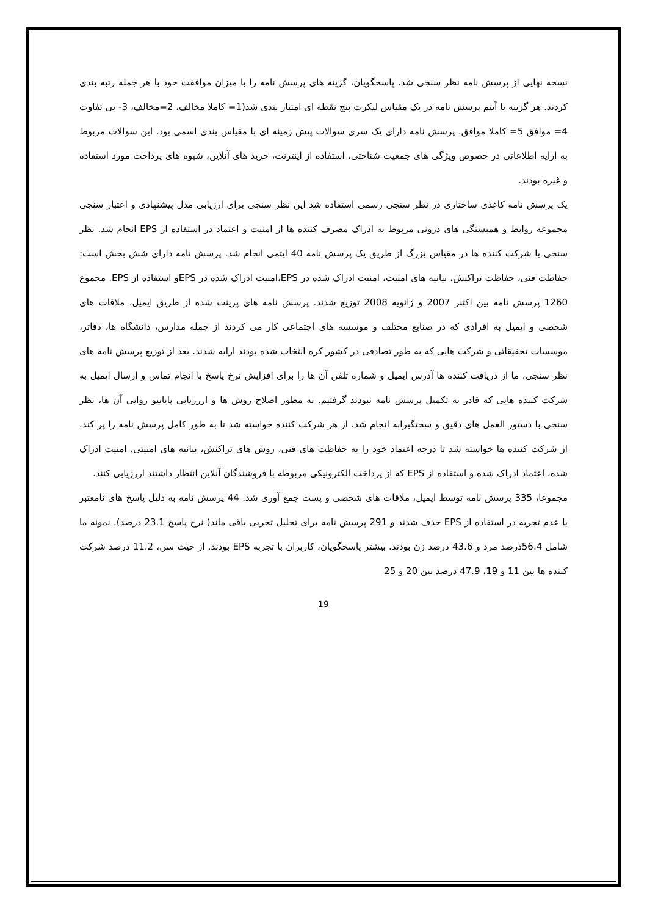نسخه نهایی از پرسش نامه نظر سنجی شد. پاسخگویان، گزینه های پرسش نامه را با میزان موافقت خود با هر جمله رتبه بندی کردند. هر گزینه یا آیتم پرسش نامه در یک مقیاس لیکرت پنج نقطه ای امتیاز بندی شد(1= کاملا مخالف، 2=مخالف، 3- بی تفاوت 4= موافق 5= کاملا موافق. پرسش نامه دارای یک سری سوالات پیش زمینه ای با مقیاس بندی اسمی بود. این سوالات مربوط به ارایه اطلاعاتی در خصوص ویژگی های جمعیت شناختی، استفاده از اینترنت، خرید های آنلاین، شیوه های پرداخت مورد استفاده و غیره بودند.
یک پرسش نامه کاغذی ساختاری در نظر سنجی رسمی استفاده شد این نظر سنجی برای ارزیابی مدل پیشنهادی و اعتبار سنجی مجموعه روابط و همبستگی های درونی مربوط به ادراک مصرف کننده ها از امنیت و اعتماد در استفاده از EPS انجام شد. نظر سنجی با شرکت کننده ها در مقیاس بزرگ از طریق یک پرسش نامه 40 ایتمی انجام شد. پرسش نامه دارای شش بخش است: حفاظت فنی، حفاظت تراکنش، بیانیه های امنیت، امنیت ادراک شده در EPS،امنیت ادراک شده در EPSو استفاده از EPS. مجموع 1260 پرسش نامه بین اکتبر 2007 و ژانویه 2008 توزیع شدند. پرسش نامه های پرینت شده از طریق ایمیل، ملاقات های شخصی و ایمیل به افرادی که در صنایع مختلف و موسسه های اجتماعی کار می کردند از جمله مدارس، دانشگاه ها، دفاتر، موسسات تحقیقاتی و شرکت هایی که به طور تصادفی در کشور کره انتخاب شده بودند ارایه شدند. بعد از توزیع پرسش نامه های نظر سنجی، ما از دریافت کننده ها آدرس ایمیل و شماره تلفن آن ها را برای افزایش نرخ پاسخ با انجام تماس و ارسال ایمیل به شرکت کننده هایی که قادر به تکمیل پرسش نامه نبودند گرفتیم. به مظور اصلاح روش ها و اررزیابی پایاییو روایی آن ها، نظر سنجی با دستور العمل های دقیق و سختگیرانه انجام شد. از هر شرکت کننده خواسته شد تا به طور کامل پرسش نامه را پر کند. از شرکت کننده ها خواسته شد تا درجه اعتماد خود را به حفاظت های فنی، روش های تراکنش، بیانیه های امنیتی، امنیت ادراک شده، اعتماد ادراک شده و استفاده از EPS که از پرداخت الکترونیکی مربوطه با فروشندگان آنلاین انتظار داشتند اررزیابی کنند.
مجموعا، 335 پرسش نامه توسط ایمیل، ملاقات های شخصی و پست جمع آوری شد. 44 پرسش نامه به دلیل پاسخ های نامعتبر یا عدم تجربه در استفاده از EPS حذف شدند و 291 پرسش نامه برای تحلیل تجربی باقی ماند( نرخ پاسخ 23.1 درصد). نمونه ما شامل 56.4درصد مرد و 43.6 درصد زن بودند. بیشتر پاسخگویان، کاربران با تجربه EPS بودند. از حیث سن، 11.2 درصد شرکت کننده ها بین 11 و 19، 47.9 درصد بین 20 و 25
19